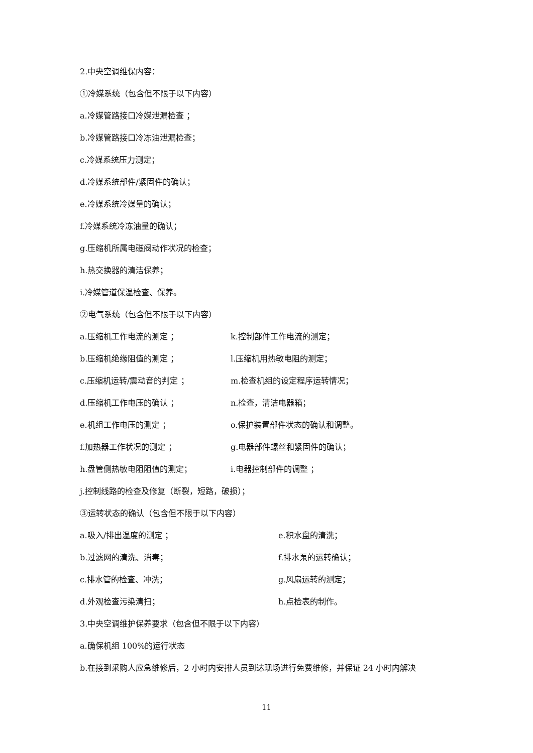2.中央空调维保内容：
①冷媒系统（包含但不限于以下内容）
a.冷媒管路接口冷媒泄漏检查 ；
b.冷媒管路接口冷冻油泄漏检查；
c.冷媒系统压力测定；
d.冷媒系统部件/紧固件的确认；
e.冷媒系统冷媒量的确认；
f.冷媒系统冷冻油量的确认；
g.压缩机所属电磁阀动作状况的检查；
h.热交换器的清洁保养；
i.冷媒管道保温检查、保养。
②电气系统（包含但不限于以下内容）
a.压缩机工作电流的测定 ； k.控制部件工作电流的测定；
b.压缩机绝缘阻值的测定 ； l.压缩机用热敏电阻的测定；
c.压缩机运转/震动音的判定 ； m.检查机组的设定程序运转情况；
d.压缩机工作电压的确认 ； n.检查，清洁电器箱；
e.机组工作电压的测定 ； o.保护装置部件状态的确认和调整。
f.加热器工作状况的测定 ； g.电器部件螺丝和紧固件的确认；
h.盘管侧热敏电阻阻值的测定； i.电器控制部件的调整 ；
j.控制线路的检查及修复（断裂，短路，破损）；
③运转状态的确认（包含但不限于以下内容）
a.吸入/排出温度的测定 ； e.积水盘的清洗；
b.过滤网的清洗、消毒； f.排水泵的运转确认；
c.排水管的检查、冲洗； g.风扇运转的测定；
d.外观检查污染清扫； h.点检表的制作。
3.中央空调维护保养要求（包含但不限于以下内容）
a.确保机组 100%的运行状态
b.在接到采购人应急维修后，2 小时内安排人员到达现场进行免费维修，并保证 24 小时内解决
11